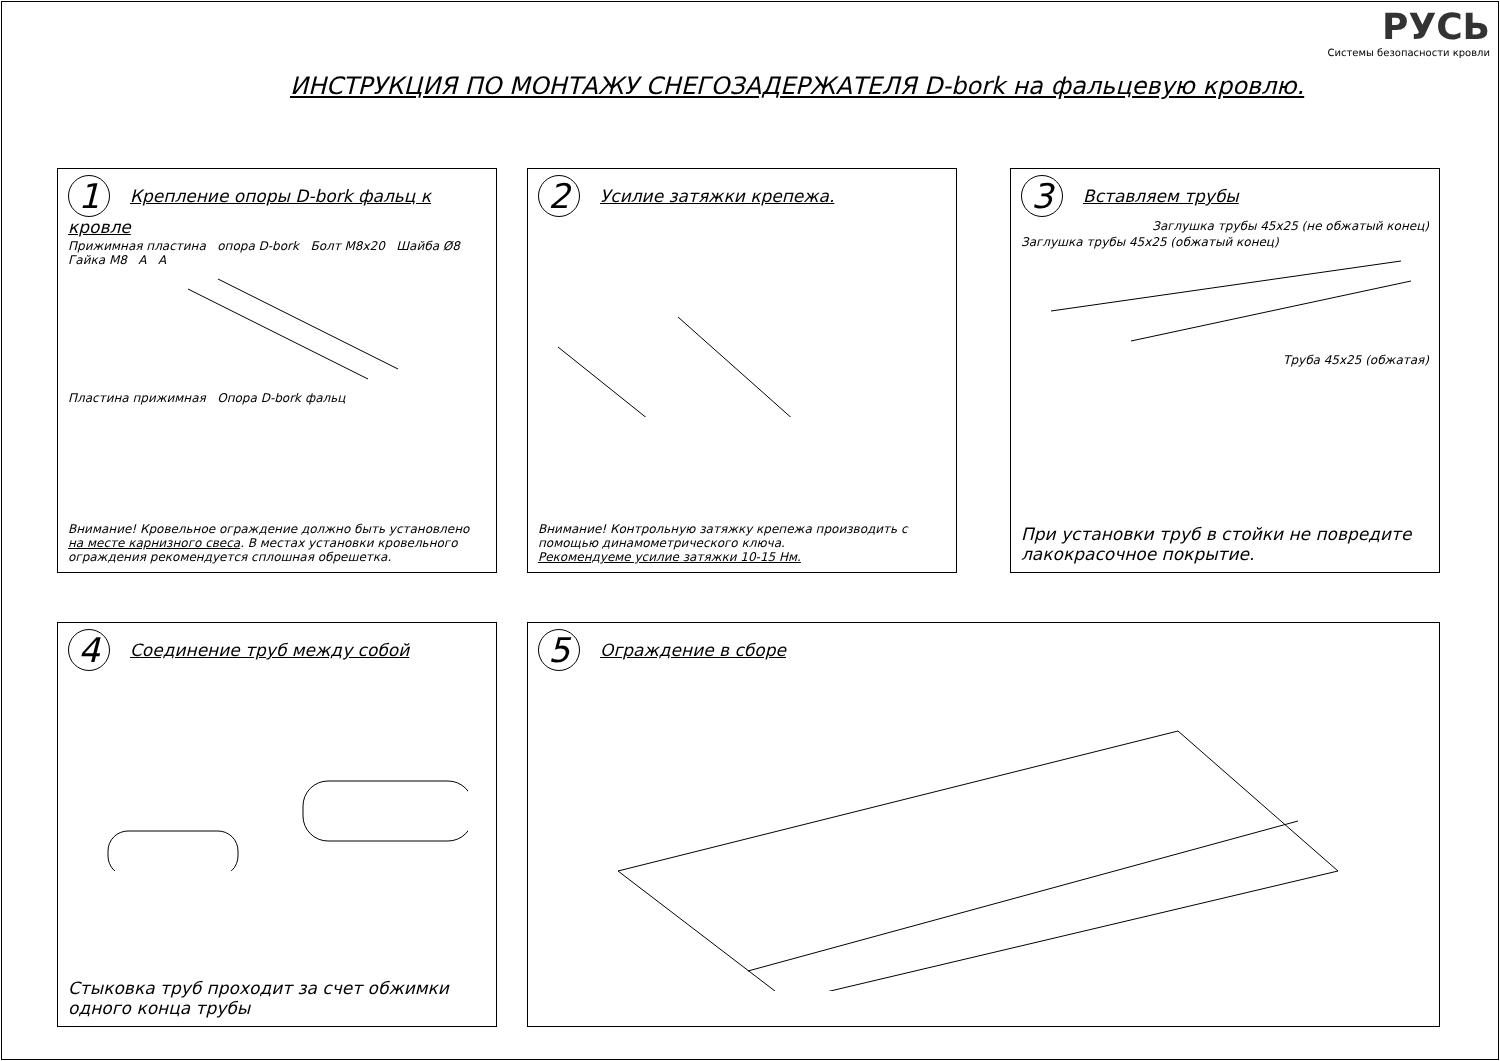РУСЬ
Системы безопасности кровли
ИНСТРУКЦИЯ ПО МОНТАЖУ СНЕГОЗАДЕРЖАТЕЛЯ D-bork на фальцевую кровлю.
1 Крепление опоры D-bork фальц к кровле
Прижимная пластина опора D-bork Болт М8х20 Шайба Ø8 Гайка М8 А А
Пластина прижимная Опора D-bork фальц
Внимание! Кровельное ограждение должно быть установлено на месте карнизного свеса. В местах установки кровельного ограждения рекомендуется сплошная обрешетка.
2 Усилие затяжки крепежа.
Внимание! Контрольную затяжку крепежа производить с помощью динамометрического ключа.
Рекомендуеме усилие затяжки 10-15 Нм.
3 Вставляем трубы
Заглушка трубы 45х25 (не обжатый конец)
Заглушка трубы 45х25 (обжатый конец)
Труба 45х25 (обжатая)
При установки труб в стойки не повредите лакокрасочное покрытие.
4 Соединение труб между собой
Стыковка труб проходит за счет обжимки одного конца трубы
5 Ограждение в сборе